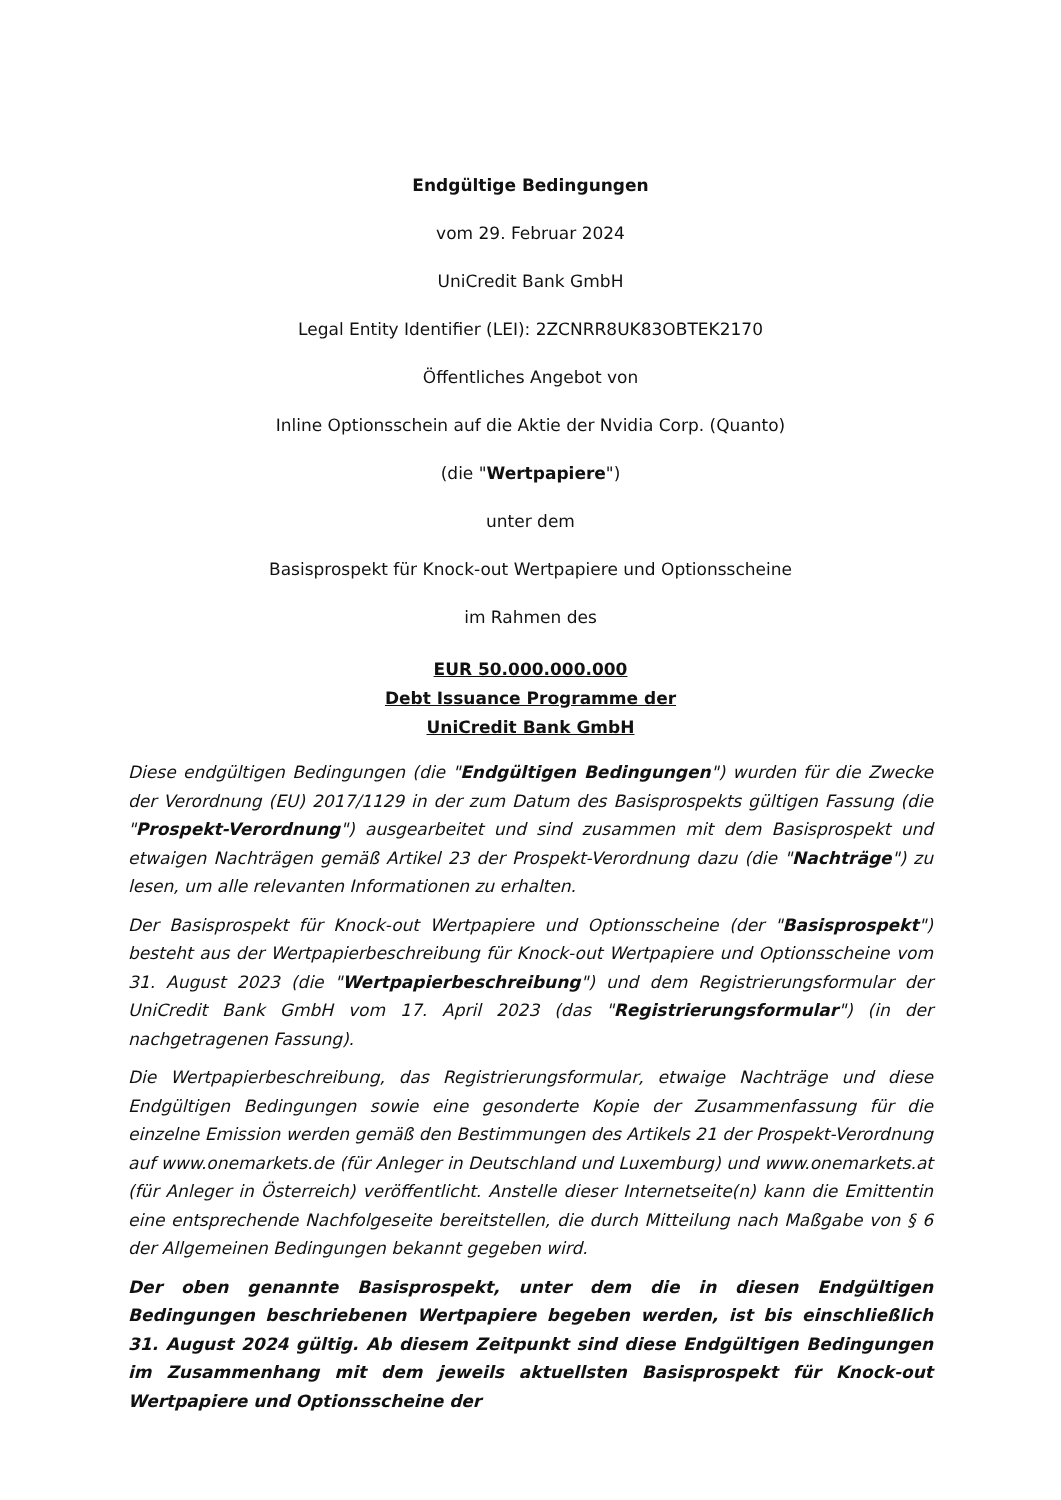Endgültige Bedingungen
vom 29. Februar 2024
UniCredit Bank GmbH
Legal Entity Identifier (LEI): 2ZCNRR8UK83OBTEK2170
Öffentliches Angebot von
Inline Optionsschein auf die Aktie der Nvidia Corp. (Quanto)
(die "Wertpapiere")
unter dem
Basisprospekt für Knock-out Wertpapiere und Optionsscheine
im Rahmen des
EUR 50.000.000.000
Debt Issuance Programme der
UniCredit Bank GmbH
Diese endgültigen Bedingungen (die "Endgültigen Bedingungen") wurden für die Zwecke der Verordnung (EU) 2017/1129 in der zum Datum des Basisprospekts gültigen Fassung (die "Prospekt-Verordnung") ausgearbeitet und sind zusammen mit dem Basisprospekt und etwaigen Nachträgen gemäß Artikel 23 der Prospekt-Verordnung dazu (die "Nachträge") zu lesen, um alle relevanten Informationen zu erhalten.
Der Basisprospekt für Knock-out Wertpapiere und Optionsscheine (der "Basisprospekt") besteht aus der Wertpapierbeschreibung für Knock-out Wertpapiere und Optionsscheine vom 31. August 2023 (die "Wertpapierbeschreibung") und dem Registrierungsformular der UniCredit Bank GmbH vom 17. April 2023 (das "Registrierungsformular") (in der nachgetragenen Fassung).
Die Wertpapierbeschreibung, das Registrierungsformular, etwaige Nachträge und diese Endgültigen Bedingungen sowie eine gesonderte Kopie der Zusammenfassung für die einzelne Emission werden gemäß den Bestimmungen des Artikels 21 der Prospekt-Verordnung auf www.onemarkets.de (für Anleger in Deutschland und Luxemburg) und www.onemarkets.at (für Anleger in Österreich) veröffentlicht. Anstelle dieser Internetseite(n) kann die Emittentin eine entsprechende Nachfolgeseite bereitstellen, die durch Mitteilung nach Maßgabe von § 6 der Allgemeinen Bedingungen bekannt gegeben wird.
Der oben genannte Basisprospekt, unter dem die in diesen Endgültigen Bedingungen beschriebenen Wertpapiere begeben werden, ist bis einschließlich 31. August 2024 gültig. Ab diesem Zeitpunkt sind diese Endgültigen Bedingungen im Zusammenhang mit dem jeweils aktuellsten Basisprospekt für Knock-out Wertpapiere und Optionsscheine der